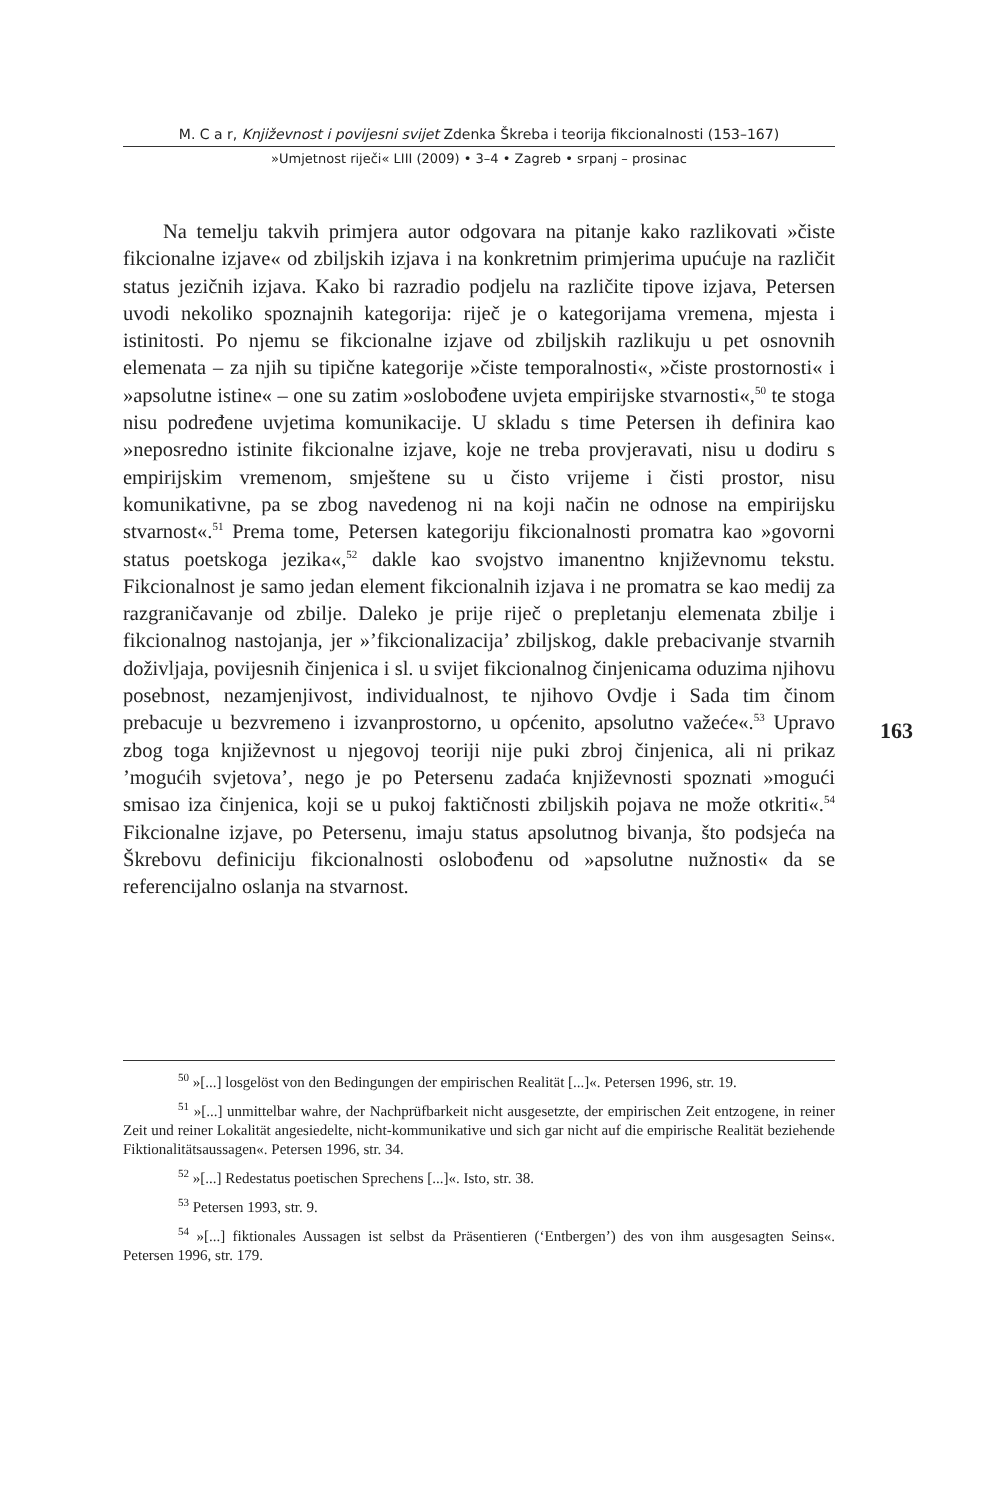M. C a r, Književnost i povijesni svijet Zdenka Škreba i teorija fikcionalnosti (153–167)
»Umjetnost riječi« LIII (2009) • 3–4 • Zagreb • srpanj – prosinac
Na temelju takvih primjera autor odgovara na pitanje kako razlikovati »čiste fikcionalne izjave« od zbiljskih izjava i na konkretnim primjerima upućuje na različit status jezičnih izjava. Kako bi razradio podjelu na različite tipove izjava, Petersen uvodi nekoliko spoznajnih kategorija: riječ je o kategorijama vremena, mjesta i istinitosti. Po njemu se fikcionalne izjave od zbiljskih razlikuju u pet osnovnih elemenata – za njih su tipične kategorije »čiste temporalnosti«, »čiste prostornosti« i »apsolutne istine« – one su zatim »oslobođene uvjeta empirijske stvarnosti«,<sup>50</sup> te stoga nisu podređene uvjetima komunikacije. U skladu s time Petersen ih definira kao »neposredno istinite fikcionalne izjave, koje ne treba provjeravati, nisu u dodiru s empirijskim vremenom, smještene su u čisto vrijeme i čisti prostor, nisu komunikativne, pa se zbog navedenog ni na koji način ne odnose na empirijsku stvarnost«.<sup>51</sup> Prema tome, Petersen kategoriju fikcionalnosti promatra kao »govorni status poetskoga jezika«,<sup>52</sup> dakle kao svojstvo imanentno književnomu tekstu. Fikcionalnost je samo jedan element fikcionalnih izjava i ne promatra se kao medij za razgraničavanje od zbilje. Daleko je prije riječ o prepletanju elemenata zbilje i fikcionalnog nastojanja, jer »’fikcionalizacija’ zbiljskog, dakle prebacivanje stvarnih doživljaja, povijesnih činjenica i sl. u svijet fikcionalnog činjenicama oduzima njihovu posebnost, nezamjenjivost, individualnost, te njihovo Ovdje i Sada tim činom prebacuje u bezvremeno i izvanprostorno, u općenito, apsolutno važeće«.<sup>53</sup> Upravo zbog toga književnost u njegovoj teoriji nije puki zbroj činjenica, ali ni prikaz ’mogućih svjetova’, nego je po Petersenu zadaća književnosti spoznati »mogući smisao iza činjenica, koji se u pukoj faktičnosti zbiljskih pojava ne može otkriti«.<sup>54</sup> Fikcionalne izjave, po Petersenu, imaju status apsolutnog bivanja, što podsjeća na Škrebovu definiciju fikcionalnosti oslobođenu od »apsolutne nužnosti« da se referencijalno oslanja na stvarnost.
163
<sup>50</sup> »[...] losgelöst von den Bedingungen der empirischen Realität [...]«. Petersen 1996, str. 19.
<sup>51</sup> »[...] unmittelbar wahre, der Nachprüfbarkeit nicht ausgesetzte, der empirischen Zeit entzogene, in reiner Zeit und reiner Lokalität angesiedelte, nicht-kommunikative und sich gar nicht auf die empirische Realität beziehende Fiktionalitätsaussagen«. Petersen 1996, str. 34.
<sup>52</sup> »[...] Redestatus poetischen Sprechens [...]«. Isto, str. 38.
<sup>53</sup> Petersen 1993, str. 9.
<sup>54</sup> »[...] fiktionales Aussagen ist selbst da Präsentieren (‘Entbergen’) des von ihm ausgesagten Seins«. Petersen 1996, str. 179.